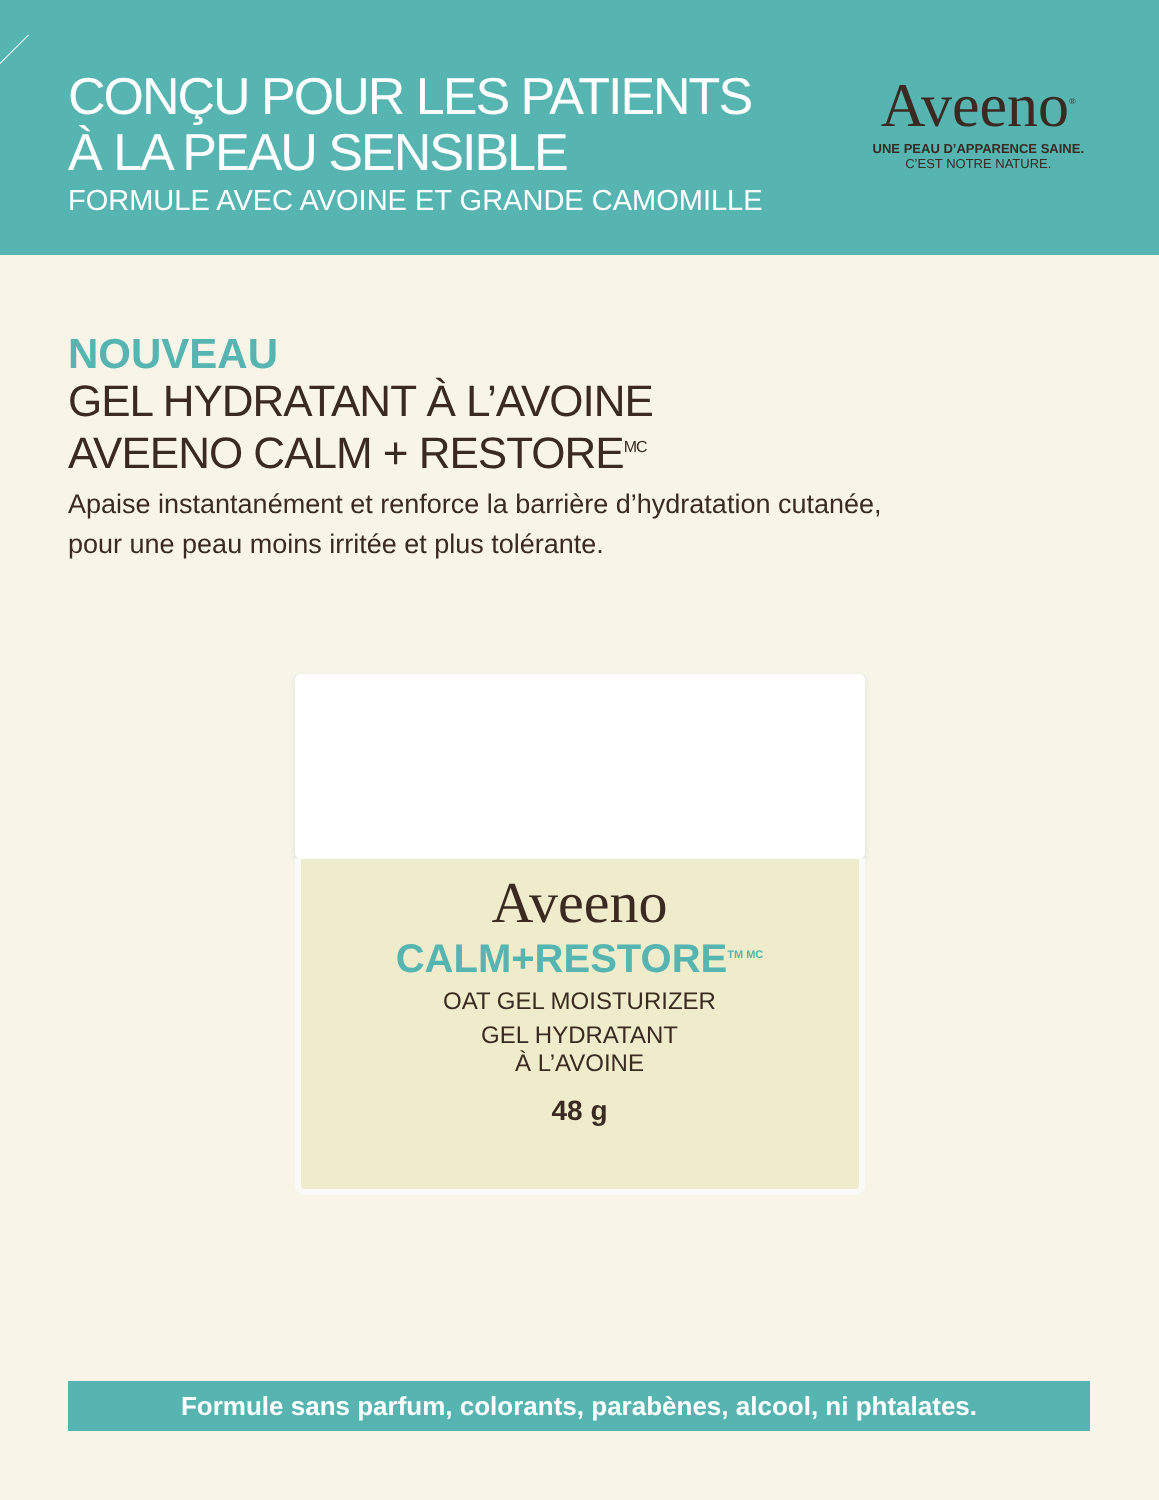CONÇU POUR LES PATIENTS
À LA PEAU SENSIBLE
FORMULE AVEC AVOINE ET GRANDE CAMOMILLE
Aveeno<sup>®</sup>
UNE PEAU D’APPARENCE SAINE.
C’EST NOTRE NATURE.
NOUVEAU
GEL HYDRATANT À L’AVOINE
AVEENO CALM + RESTORE<sup>MC</sup>
Apaise instantanément et renforce la barrière d’hydratation cutanée,
pour une peau moins irritée et plus tolérante.
Aveeno
CALM+RESTORE<sup>TM MC</sup>
OAT GEL MOISTURIZER
GEL HYDRATANT
À L’AVOINE
48 g
Formule sans parfum, colorants, parabènes, alcool, ni phtalates.